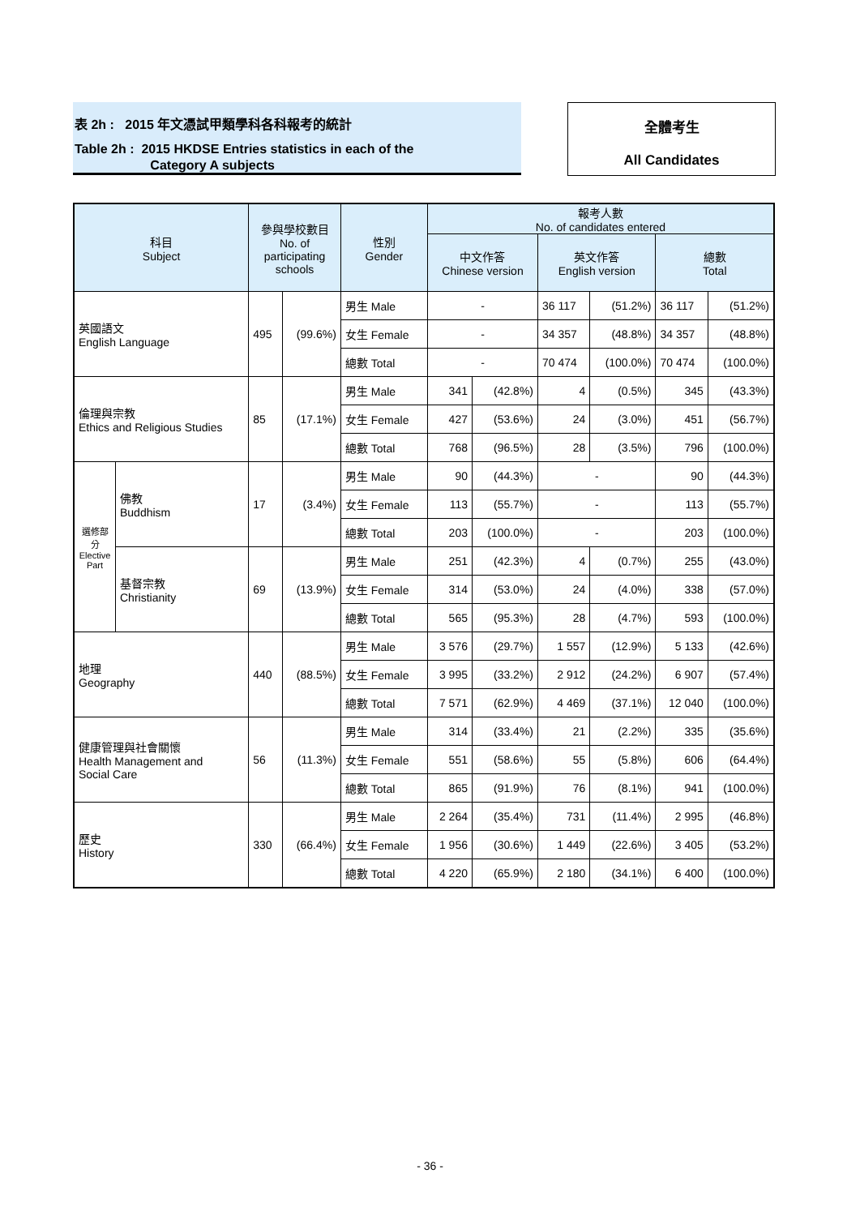表 2h : 2015 年文憑試甲類學科各科報考的統計
Table 2h : 2015 HKDSE Entries statistics in each of the
Category A subjects
全體考生
All Candidates
| 科目 Subject | | 參與學校數目 No. of participating schools | | 性別 Gender | 報考人數 No. of candidates entered | | | | | |
| --- | --- | --- | --- | --- | --- | --- | --- | --- | --- | --- |
| | | | | | 中文作答 Chinese version | | 英文作答 English version | | 總數 Total | |
| 英國語文 English Language | | 495 | (99.6%) | 男生 Male | - | | 36 117 | (51.2%) | 36 117 | (51.2%) |
| | | | | 女生 Female | - | | 34 357 | (48.8%) | 34 357 | (48.8%) |
| | | | | 總數 Total | - | | 70 474 | (100.0%) | 70 474 | (100.0%) |
| 倫理與宗教 Ethics and Religious Studies | | 85 | (17.1%) | 男生 Male | 341 | (42.8%) | 4 | (0.5%) | 345 | (43.3%) |
| | | | | 女生 Female | 427 | (53.6%) | 24 | (3.0%) | 451 | (56.7%) |
| | | | | 總數 Total | 768 | (96.5%) | 28 | (3.5%) | 796 | (100.0%) |
| 選修部分 Elective Part | 佛教 Buddhism | 17 | (3.4%) | 男生 Male | 90 | (44.3%) | - | | 90 | (44.3%) |
| | | | | 女生 Female | 113 | (55.7%) | - | | 113 | (55.7%) |
| | | | | 總數 Total | 203 | (100.0%) | - | | 203 | (100.0%) |
| | 基督宗教 Christianity | 69 | (13.9%) | 男生 Male | 251 | (42.3%) | 4 | (0.7%) | 255 | (43.0%) |
| | | | | 女生 Female | 314 | (53.0%) | 24 | (4.0%) | 338 | (57.0%) |
| | | | | 總數 Total | 565 | (95.3%) | 28 | (4.7%) | 593 | (100.0%) |
| 地理 Geography | | 440 | (88.5%) | 男生 Male | 3 576 | (29.7%) | 1 557 | (12.9%) | 5 133 | (42.6%) |
| | | | | 女生 Female | 3 995 | (33.2%) | 2 912 | (24.2%) | 6 907 | (57.4%) |
| | | | | 總數 Total | 7 571 | (62.9%) | 4 469 | (37.1%) | 12 040 | (100.0%) |
| 健康管理與社會關懷 Health Management and Social Care | | 56 | (11.3%) | 男生 Male | 314 | (33.4%) | 21 | (2.2%) | 335 | (35.6%) |
| | | | | 女生 Female | 551 | (58.6%) | 55 | (5.8%) | 606 | (64.4%) |
| | | | | 總數 Total | 865 | (91.9%) | 76 | (8.1%) | 941 | (100.0%) |
| 歷史 History | | 330 | (66.4%) | 男生 Male | 2 264 | (35.4%) | 731 | (11.4%) | 2 995 | (46.8%) |
| | | | | 女生 Female | 1 956 | (30.6%) | 1 449 | (22.6%) | 3 405 | (53.2%) |
| | | | | 總數 Total | 4 220 | (65.9%) | 2 180 | (34.1%) | 6 400 | (100.0%) |
- 36 -